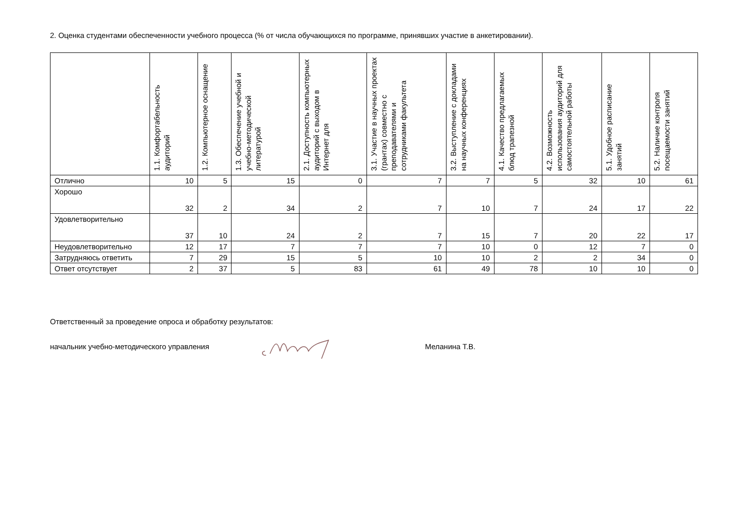2. Оценка студентами обеспеченности учебного процесса (% от числа обучающихся по программе, принявших участие в анкетировании).
| | 1.1. Комфортабельность аудиторий | 1.2. Компьютерное оснащение | 1.3. Обеспечение учебной и учебно-методической литературой | 2.1. Доступность компьютерных аудиторий с выходом в Интернет для | 3.1. Участие в научных проектах (грантах) совместно с преподавателями и сотрудниками факультета | 3.2. Выступление с докладами на научных конференциях | 4.1. Качество предлагаемых блюд трапезной | 4.2. Возможность использования аудиторий для самостоятельной работы | 5.1. Удобное расписание занятий | 5.2. Наличие контроля посещаемости занятий |
| --- | --- | --- | --- | --- | --- | --- | --- | --- | --- | --- |
| Отлично | 10 | 5 | 15 | 0 | 7 | 7 | 5 | 32 | 10 | 61 |
| Хорошо | 32 | 2 | 34 | 2 | 7 | 10 | 7 | 24 | 17 | 22 |
| Удовлетворительно | 37 | 10 | 24 | 2 | 7 | 15 | 7 | 20 | 22 | 17 |
| Неудовлетворительно | 12 | 17 | 7 | 7 | 7 | 10 | 0 | 12 | 7 | 0 |
| Затрудняюсь ответить | 7 | 29 | 15 | 5 | 10 | 10 | 2 | 2 | 34 | 0 |
| Ответ отсутствует | 2 | 37 | 5 | 83 | 61 | 49 | 78 | 10 | 10 | 0 |
Ответственный за проведение опроса и обработку результатов:
начальник учебно-методического управления Меланина Т.В.